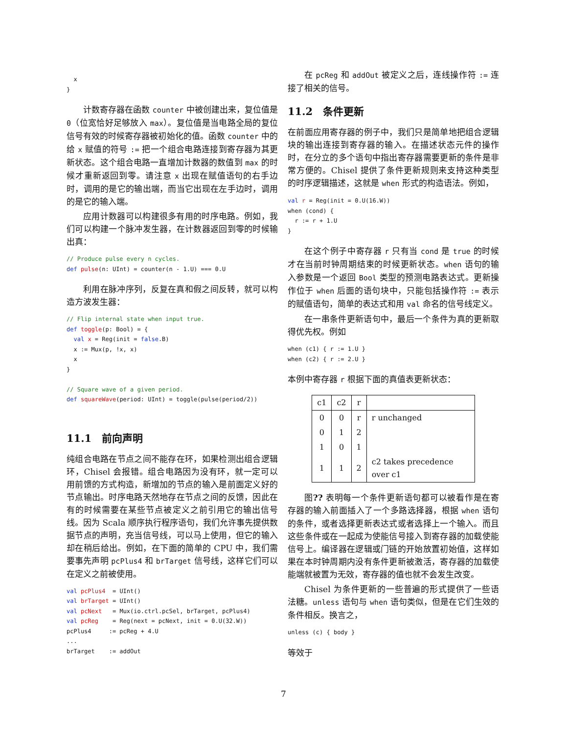x
}
计数寄存器在函数 counter 中被创建出来，复位值是 0（位宽恰好足够放入 max）。复位值是当电路全局的复位信号有效的时候寄存器被初始化的值。函数 counter 中的给 x 赋值的符号 := 把一个组合电路连接到寄存器为其更新状态。这个组合电路一直增加计数器的数值到 max 的时候才重新返回到零。请注意 x 出现在赋值语句的右手边时，调用的是它的输出端，而当它出现在左手边时，调用的是它的输入端。
应用计数器可以构建很多有用的时序电路。例如，我们可以构建一个脉冲发生器，在计数器返回到零的时候输出真：
// Produce pulse every n cycles.
def pulse(n: UInt) = counter(n - 1.U) === 0.U
利用在脉冲序列，反复在真和假之间反转，就可以构造方波发生器：
// Flip internal state when input true.
def toggle(p: Bool) = {
  val x = Reg(init = false.B)
  x := Mux(p, !x, x)
  x
}

// Square wave of a given period.
def squareWave(period: UInt) = toggle(pulse(period/2))
11.1　前向声明
纯组合电路在节点之间不能存在环，如果检测出组合逻辑环，Chisel 会报错。组合电路因为没有环，就一定可以用前馈的方式构造，新增加的节点的输入是前面定义好的节点输出。时序电路天然地存在节点之间的反馈，因此在有的时候需要在某些节点被定义之前引用它的输出信号线。因为 Scala 顺序执行程序语句，我们允许事先提供数据节点的声明，充当信号线，可以马上使用，但它的输入却在稍后给出。例如，在下面的简单的 CPU 中，我们需要事先声明 pcPlus4 和 brTarget 信号线，这样它们可以在定义之前被使用。
val pcPlus4  = UInt()
val brTarget = UInt()
val pcNext   = Mux(io.ctrl.pcSel, brTarget, pcPlus4)
val pcReg    = Reg(next = pcNext, init = 0.U(32.W))
pcPlus4     := pcReg + 4.U
...
brTarget    := addOut
在 pcReg 和 addOut 被定义之后，连线操作符 := 连接了相关的信号。
11.2　条件更新
在前面应用寄存器的例子中，我们只是简单地把组合逻辑块的输出连接到寄存器的输入。在描述状态元件的操作时，在分立的多个语句中指出寄存器需要更新的条件是非常方便的。Chisel 提供了条件更新规则来支持这种类型的时序逻辑描述，这就是 when 形式的构造语法。例如，
val r = Reg(init = 0.U(16.W))
when (cond) {
  r := r + 1.U
}
在这个例子中寄存器 r 只有当 cond 是 true 的时候才在当前时钟周期结束的时候更新状态。when 语句的输入参数是一个返回 Bool 类型的预测电路表达式。更新操作位于 when 后面的语句块中，只能包括操作符 := 表示的赋值语句，简单的表达式和用 val 命名的信号线定义。
在一串条件更新语句中，最后一个条件为真的更新取得优先权。例如
when (c1) { r := 1.U }
when (c2) { r := 2.U }
本例中寄存器 r 根据下面的真值表更新状态：
| c1 | c2 | r | |
| --- | --- | --- | --- |
| 0 | 0 | r | r unchanged |
| 0 | 1 | 2 | |
| 1 | 0 | 1 | |
| 1 | 1 | 2 | c2 takes precedence over c1 |
图?? 表明每一个条件更新语句都可以被看作是在寄存器的输入前面插入了一个多路选择器，根据 when 语句的条件，或者选择更新表达式或者选择上一个输入。而且这些条件或在一起成为使能信号接入到寄存器的加载使能信号上。编译器在逻辑或门链的开始放置初始值，这样如果在本时钟周期内没有条件更新被激活，寄存器的加载使能端就被置为无效，寄存器的值也就不会发生改变。
Chisel 为条件更新的一些普遍的形式提供了一些语法糖。unless 语句与 when 语句类似，但是在它们生效的条件相反。换言之，
unless (c) { body }
等效于
7